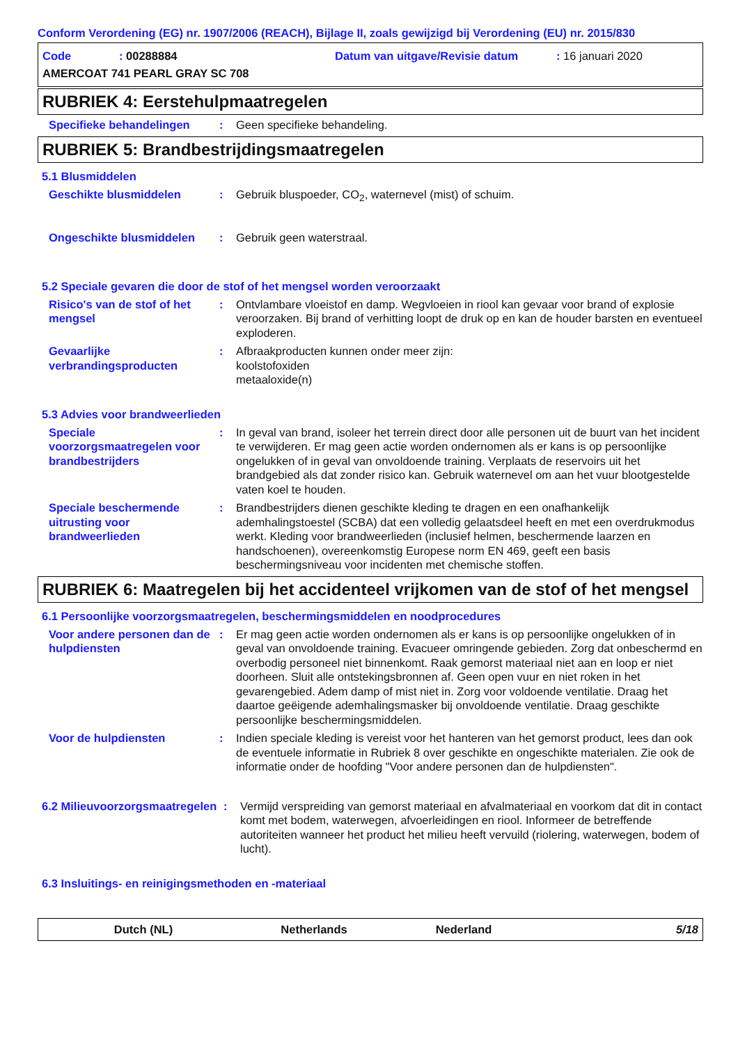Conform Verordening (EG) nr. 1907/2006 (REACH), Bijlage II, zoals gewijzigd bij Verordening (EU) nr. 2015/830
Code: 00288884 Datum van uitgave/Revisie datum: 16 januari 2020
AMERCOAT 741 PEARL GRAY SC 708
RUBRIEK 4: Eerstehulpmaatregelen
Specifieke behandelingen : Geen specifieke behandeling.
RUBRIEK 5: Brandbestrijdingsmaatregelen
5.1 Blusmiddelen
Geschikte blusmiddelen : Gebruik bluspoeder, CO<sub>2</sub>, waternevel (mist) of schuim.
Ongeschikte blusmiddelen : Gebruik geen waterstraal.
5.2 Speciale gevaren die door de stof of het mengsel worden veroorzaakt
Risico's van de stof of het mengsel
: Ontvlambare vloeistof en damp. Wegvloeien in riool kan gevaar voor brand of explosie veroorzaken. Bij brand of verhitting loopt de druk op en kan de houder barsten en eventueel exploderen.
Gevaarlijke verbrandingsproducten
: Afbraakproducten kunnen onder meer zijn:
koolstofoxiden
metaaloxide(n)
5.3 Advies voor brandweerlieden
Speciale voorzorgsmaatregelen voor brandbestrijders
: In geval van brand, isoleer het terrein direct door alle personen uit de buurt van het incident te verwijderen. Er mag geen actie worden ondernomen als er kans is op persoonlijke ongelukken of in geval van onvoldoende training. Verplaats de reservoirs uit het brandgebied als dat zonder risico kan. Gebruik waternevel om aan het vuur blootgestelde vaten koel te houden.
Speciale beschermende uitrusting voor brandweerlieden
: Brandbestrijders dienen geschikte kleding te dragen en een onafhankelijk ademhalingstoestel (SCBA) dat een volledig gelaatsdeel heeft en met een overdrukmodus werkt. Kleding voor brandweerlieden (inclusief helmen, beschermende laarzen en handschoenen), overeenkomstig Europese norm EN 469, geeft een basis beschermingsniveau voor incidenten met chemische stoffen.
RUBRIEK 6: Maatregelen bij het accidenteel vrijkomen van de stof of het mengsel
6.1 Persoonlijke voorzorgsmaatregelen, beschermingsmiddelen en noodprocedures
Voor andere personen dan de hulpdiensten
: Er mag geen actie worden ondernomen als er kans is op persoonlijke ongelukken of in geval van onvoldoende training. Evacueer omringende gebieden. Zorg dat onbeschermd en overbodig personeel niet binnenkomt. Raak gemorst materiaal niet aan en loop er niet doorheen. Sluit alle ontstekingsbronnen af. Geen open vuur en niet roken in het gevarengebied. Adem damp of mist niet in. Zorg voor voldoende ventilatie. Draag het daartoe geëigende ademhalingsmasker bij onvoldoende ventilatie. Draag geschikte persoonlijke beschermingsmiddelen.
Voor de hulpdiensten : Indien speciale kleding is vereist voor het hanteren van het gemorst product, lees dan ook de eventuele informatie in Rubriek 8 over geschikte en ongeschikte materialen. Zie ook de informatie onder de hoofding "Voor andere personen dan de hulpdiensten".
6.2 Milieuvoorzorgsmaatregelen
: Vermijd verspreiding van gemorst materiaal en afvalmateriaal en voorkom dat dit in contact komt met bodem, waterwegen, afvoerleidingen en riool. Informeer de betreffende autoriteiten wanneer het product het milieu heeft vervuild (riolering, waterwegen, bodem of lucht).
6.3 Insluitings- en reinigingsmethoden en -materiaal
Dutch (NL) Netherlands Nederland 5/18